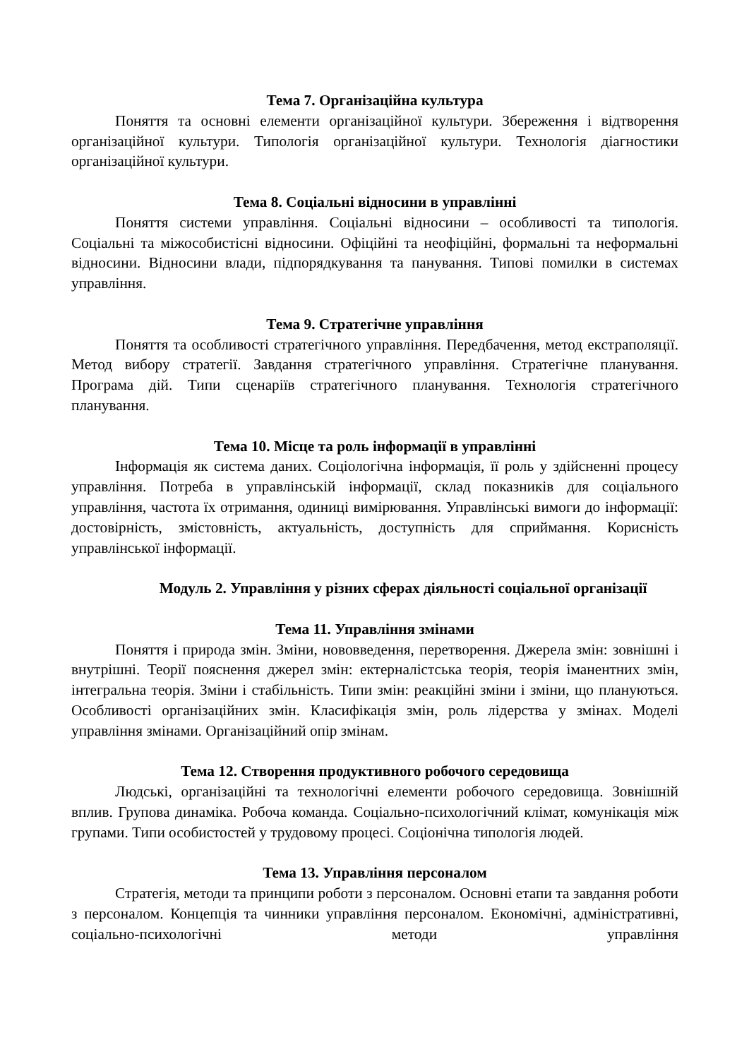Тема 7. Організаційна культура
Поняття та основні елементи організаційної культури. Збереження і відтворення організаційної культури. Типологія організаційної культури. Технологія діагностики організаційної культури.
Тема 8. Соціальні відносини в управлінні
Поняття системи управління. Соціальні відносини – особливості та типологія. Соціальні та міжособистісні відносини. Офіційні та неофіційні, формальні та неформальні відносини. Відносини влади, підпорядкування та панування. Типові помилки в системах управління.
Тема 9. Стратегічне управління
Поняття та особливості стратегічного управління. Передбачення, метод екстраполяції. Метод вибору стратегії. Завдання стратегічного управління. Стратегічне планування. Програма дій. Типи сценаріїв стратегічного планування. Технологія стратегічного планування.
Тема 10. Місце та роль інформації в управлінні
Інформація як система даних. Соціологічна інформація, її роль у здійсненні процесу управління. Потреба в управлінській інформації, склад показників для соціального управління, частота їх отримання, одиниці вимірювання. Управлінські вимоги до інформації: достовірність, змістовність, актуальність, доступність для сприймання. Корисність управлінської інформації.
Модуль 2. Управління у різних сферах діяльності соціальної організації
Тема 11. Управління змінами
Поняття і природа змін. Зміни, нововведення, перетворення. Джерела змін: зовнішні і внутрішні. Теорії пояснення джерел змін: ектерналістська теорія, теорія іманентних змін, інтегральна теорія. Зміни і стабільність. Типи змін: реакційні зміни і зміни, що плануються. Особливості організаційних змін. Класифікація змін, роль лідерства у змінах. Моделі управління змінами. Організаційний опір змінам.
Тема 12. Створення продуктивного робочого середовища
Людські, організаційні та технологічні елементи робочого середовища. Зовнішній вплив. Групова динаміка. Робоча команда. Соціально-психологічний клімат, комунікація між групами. Типи особистостей у трудовому процесі. Соціонічна типологія людей.
Тема 13. Управління персоналом
Стратегія, методи та принципи роботи з персоналом. Основні етапи та завдання роботи з персоналом. Концепція та чинники управління персоналом. Економічні, адміністративні, соціально-психологічні методи управління